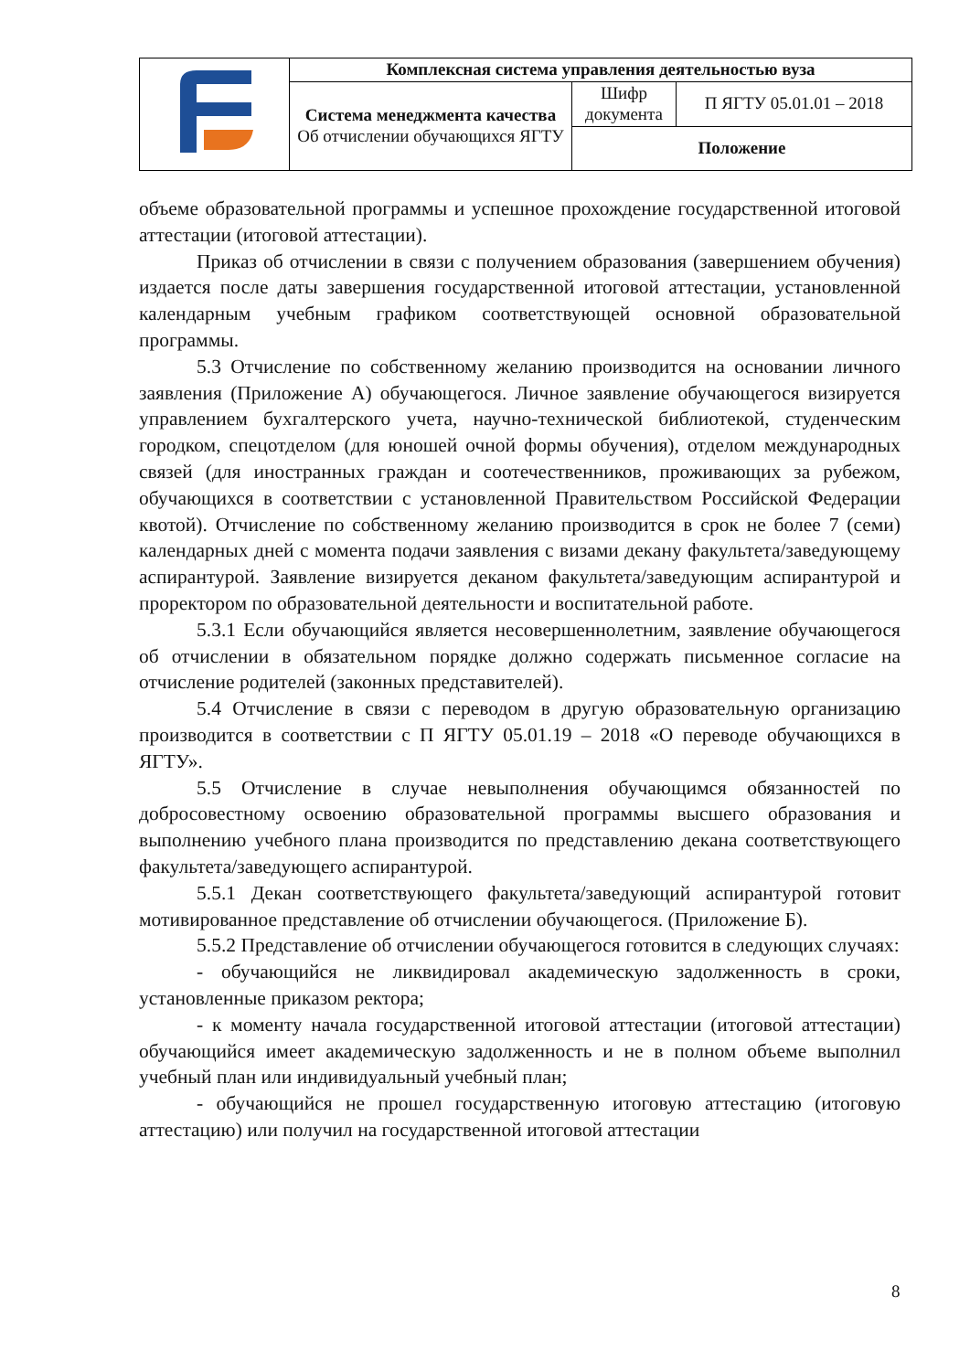| | Комплексная система управления деятельностью вуза | | |
| | Система менеджмента качества Об отчислении обучающихся ЯГТУ | Шифр документа | П ЯГТУ 05.01.01 – 2018 |
| | | Положение | |
объеме образовательной программы и успешное прохождение государственной итоговой аттестации (итоговой аттестации).
Приказ об отчислении в связи с получением образования (завершением обучения) издается после даты завершения государственной итоговой аттестации, установленной календарным учебным графиком соответствующей основной образовательной программы.
5.3 Отчисление по собственному желанию производится на основании личного заявления (Приложение А) обучающегося. Личное заявление обучающегося визируется управлением бухгалтерского учета, научно-технической библиотекой, студенческим городком, спецотделом (для юношей очной формы обучения), отделом международных связей (для иностранных граждан и соотечественников, проживающих за рубежом, обучающихся в соответствии с установленной Правительством Российской Федерации квотой). Отчисление по собственному желанию производится в срок не более 7 (семи) календарных дней с момента подачи заявления с визами декану факультета/заведующему аспирантурой. Заявление визируется деканом факультета/заведующим аспирантурой и проректором по образовательной деятельности и воспитательной работе.
5.3.1 Если обучающийся является несовершеннолетним, заявление обучающегося об отчислении в обязательном порядке должно содержать письменное согласие на отчисление родителей (законных представителей).
5.4 Отчисление в связи с переводом в другую образовательную организацию производится в соответствии с П ЯГТУ 05.01.19 – 2018 «О переводе обучающихся в ЯГТУ».
5.5 Отчисление в случае невыполнения обучающимся обязанностей по добросовестному освоению образовательной программы высшего образования и выполнению учебного плана производится по представлению декана соответствующего факультета/заведующего аспирантурой.
5.5.1 Декан соответствующего факультета/заведующий аспирантурой готовит мотивированное представление об отчислении обучающегося. (Приложение Б).
5.5.2 Представление об отчислении обучающегося готовится в следующих случаях:
- обучающийся не ликвидировал академическую задолженность в сроки, установленные приказом ректора;
- к моменту начала государственной итоговой аттестации (итоговой аттестации) обучающийся имеет академическую задолженность и не в полном объеме выполнил учебный план или индивидуальный учебный план;
- обучающийся не прошел государственную итоговую аттестацию (итоговую аттестацию) или получил на государственной итоговой аттестации
8